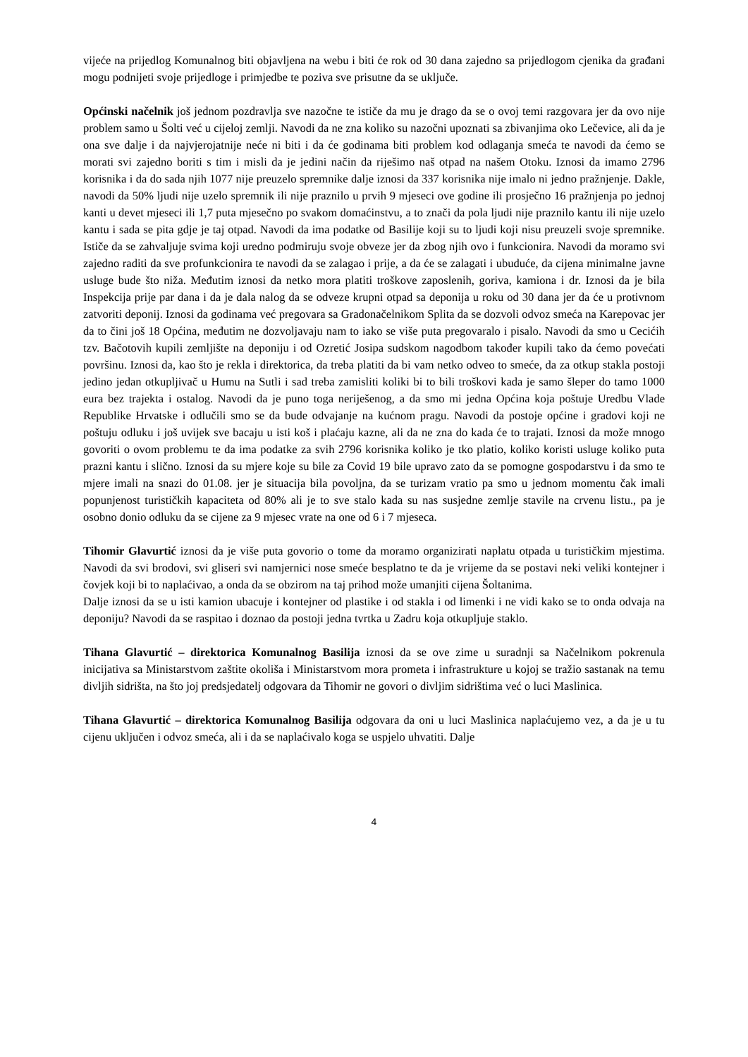vijeće na prijedlog Komunalnog biti objavljena na webu i biti će rok od 30 dana zajedno sa prijedlogom cjenika da građani mogu podnijeti svoje prijedloge i primjedbe te poziva sve prisutne da se uključe.
Općinski načelnik još jednom pozdravlja sve nazočne te ističe da mu je drago da se o ovoj temi razgovara jer da ovo nije problem samo u Šolti već u cijeloj zemlji. Navodi da ne zna koliko su nazočni upoznati sa zbivanjima oko Lečevice, ali da je ona sve dalje i da najvjerojatnije neće ni biti i da će godinama biti problem kod odlaganja smeća te navodi da ćemo se morati svi zajedno boriti s tim i misli da je jedini način da riješimo naš otpad na našem Otoku. Iznosi da imamo 2796 korisnika i da do sada njih 1077 nije preuzelo spremnike dalje iznosi da 337 korisnika nije imalo ni jedno pražnjenje. Dakle, navodi da 50% ljudi nije uzelo spremnik ili nije praznilo u prvih 9 mjeseci ove godine ili prosječno 16 pražnjenja po jednoj kanti u devet mjeseci ili 1,7 puta mjesečno po svakom domaćinstvu, a to znači da pola ljudi nije praznilo kantu ili nije uzelo kantu i sada se pita gdje je taj otpad. Navodi da ima podatke od Basilije koji su to ljudi koji nisu preuzeli svoje spremnike. Ističe da se zahvaljuje svima koji uredno podmiruju svoje obveze jer da zbog njih ovo i funkcionira. Navodi da moramo svi zajedno raditi da sve profunkcionira te navodi da se zalagao i prije, a da će se zalagati i ubuduće, da cijena minimalne javne usluge bude što niža. Međutim iznosi da netko mora platiti troškove zaposlenih, goriva, kamiona i dr. Iznosi da je bila Inspekcija prije par dana i da je dala nalog da se odveze krupni otpad sa deponija u roku od 30 dana jer da će u protivnom zatvoriti deponij. Iznosi da godinama već pregovara sa Gradonačelnikom Splita da se dozvoli odvoz smeća na Karepovac jer da to čini još 18 Općina, međutim ne dozvoljavaju nam to iako se više puta pregovaralo i pisalo. Navodi da smo u Cecićih tzv. Bačotovih kupili zemljište na deponiju i od Ozretić Josipa sudskom nagodbom također kupili tako da ćemo povećati površinu. Iznosi da, kao što je rekla i direktorica, da treba platiti da bi vam netko odveo to smeće, da za otkup stakla postoji jedino jedan otkupljivač u Humu na Sutli i sad treba zamisliti koliki bi to bili troškovi kada je samo šleper do tamo 1000 eura bez trajekta i ostalog. Navodi da je puno toga neriješenog, a da smo mi jedna Općina koja poštuje Uredbu Vlade Republike Hrvatske i odlučili smo se da bude odvajanje na kućnom pragu. Navodi da postoje općine i gradovi koji ne poštuju odluku i još uvijek sve bacaju u isti koš i plaćaju kazne, ali da ne zna do kada će to trajati. Iznosi da može mnogo govoriti o ovom problemu te da ima podatke za svih 2796 korisnika koliko je tko platio, koliko koristi usluge koliko puta prazni kantu i slično. Iznosi da su mjere koje su bile za Covid 19 bile upravo zato da se pomogne gospodarstvu i da smo te mjere imali na snazi do 01.08. jer je situacija bila povoljna, da se turizam vratio pa smo u jednom momentu čak imali popunjenost turističkih kapaciteta od 80% ali je to sve stalo kada su nas susjedne zemlje stavile na crvenu listu., pa je osobno donio odluku da se cijene za 9 mjesec vrate na one od 6 i 7 mjeseca.
Tihomir Glavurtić iznosi da je više puta govorio o tome da moramo organizirati naplatu otpada u turističkim mjestima. Navodi da svi brodovi, svi gliseri svi namjernici nose smeće besplatno te da je vrijeme da se postavi neki veliki kontejner i čovjek koji bi to naplaćivao, a onda da se obzirom na taj prihod može umanjiti cijena Šoltanima.
Dalje iznosi da se u isti kamion ubacuje i kontejner od plastike i od stakla i od limenki i ne vidi kako se to onda odvaja na deponiju? Navodi da se raspitao i doznao da postoji jedna tvrtka u Zadru koja otkupljuje staklo.
Tihana Glavurtić – direktorica Komunalnog Basilija iznosi da se ove zime u suradnji sa Načelnikom pokrenula inicijativa sa Ministarstvom zaštite okoliša i Ministarstvom mora prometa i infrastrukture u kojoj se tražio sastanak na temu divljih sidrišta, na što joj predsjedatelj odgovara da Tihomir ne govori o divljim sidrištima već o luci Maslinica.
Tihana Glavurtić – direktorica Komunalnog Basilija odgovara da oni u luci Maslinica naplaćujemo vez, a da je u tu cijenu uključen i odvoz smeća, ali i da se naplaćivalo koga se uspjelo uhvatiti. Dalje
4